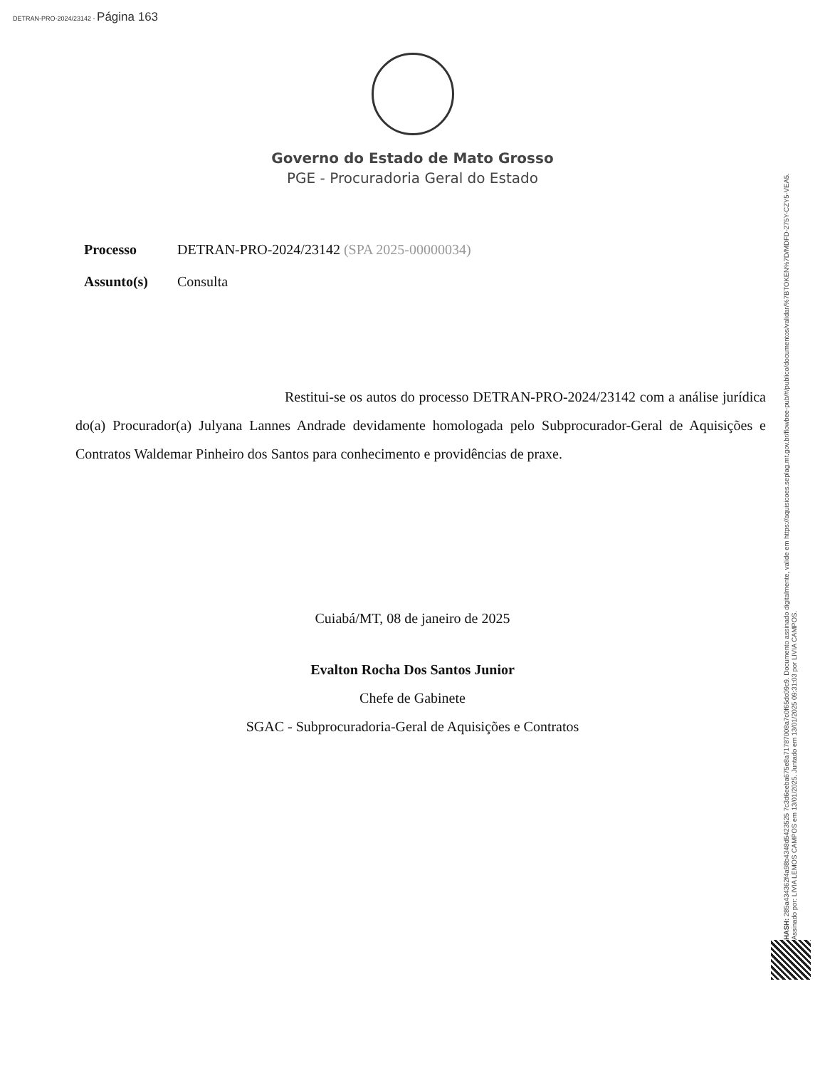DETRAN-PRO-2024/23142 - Página 163
Governo do Estado de Mato Grosso
PGE - Procuradoria Geral do Estado
Processo DETRAN-PRO-2024/23142 (SPA 2025-00000034)
Assunto(s) Consulta
Restitui-se os autos do processo DETRAN-PRO-2024/23142 com a análise jurídica do(a) Procurador(a) Julyana Lannes Andrade devidamente homologada pelo Subprocurador-Geral de Aquisições e Contratos Waldemar Pinheiro dos Santos para conhecimento e providências de praxe.
Cuiabá/MT, 08 de janeiro de 2025
Evalton Rocha Dos Santos Junior
Chefe de Gabinete
SGAC - Subprocuradoria-Geral de Aquisições e Contratos
HASH: 285a434362f4a98b4348d5423525 7c3d6eeba675e8a71787008a7c0f65dc09c9. Documento assinado digitalmente, valide em https://aquisicoes.seplag.mt.gov.br/flowbee-pub/#/publico/documentos/validar/%7BTOKEN%7D/MDFD-275Y-CZY5-VEA5.
Assinado por: LIVIA LEMOS CAMPOS em 13/01/2025. Juntado em 13/01/2025 09:31:03 por LIVIA CAMPOS.